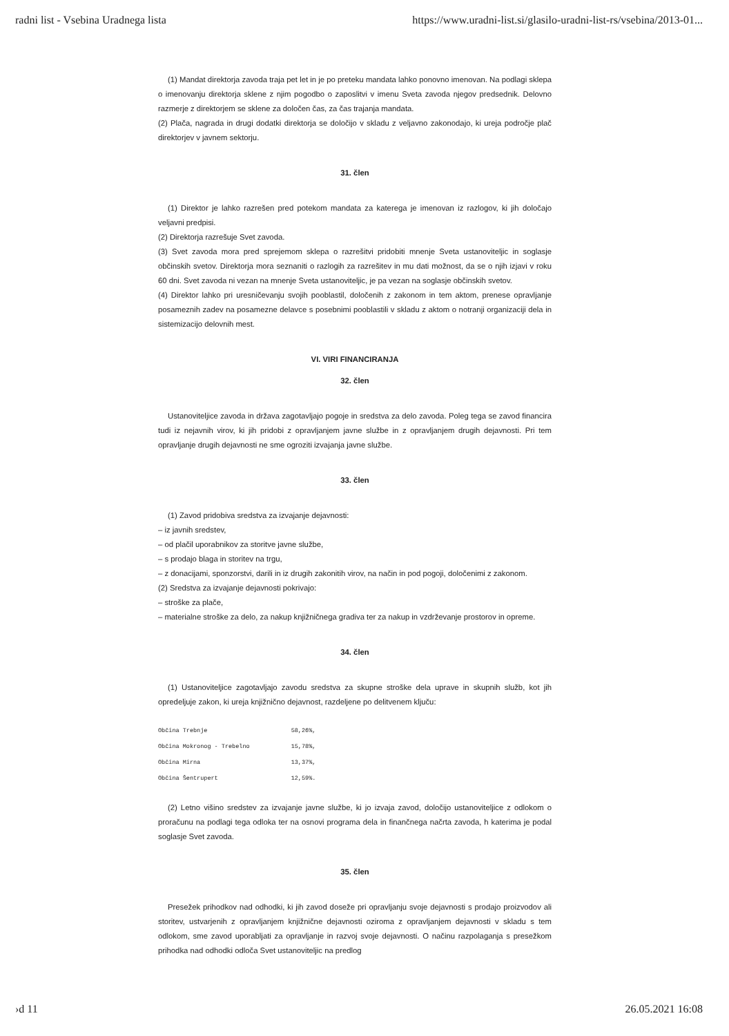radni list - Vsebina Uradnega lista https://www.uradni-list.si/glasilo-uradni-list-rs/vsebina/2013-01...
(1) Mandat direktorja zavoda traja pet let in je po preteku mandata lahko ponovno imenovan. Na podlagi sklepa o imenovanju direktorja sklene z njim pogodbo o zaposlitvi v imenu Sveta zavoda njegov predsednik. Delovno razmerje z direktorjem se sklene za določen čas, za čas trajanja mandata.
(2) Plača, nagrada in drugi dodatki direktorja se določijo v skladu z veljavno zakonodajo, ki ureja področje plač direktorjev v javnem sektorju.
31. člen
(1) Direktor je lahko razrešen pred potekom mandata za katerega je imenovan iz razlogov, ki jih določajo veljavni predpisi.
(2) Direktorja razrešuje Svet zavoda.
(3) Svet zavoda mora pred sprejemom sklepa o razrešitvi pridobiti mnenje Sveta ustanoviteljic in soglasje občinskih svetov. Direktorja mora seznaniti o razlogih za razrešitev in mu dati možnost, da se o njih izjavi v roku 60 dni. Svet zavoda ni vezan na mnenje Sveta ustanoviteljic, je pa vezan na soglasje občinskih svetov.
(4) Direktor lahko pri uresničevanju svojih pooblastil, določenih z zakonom in tem aktom, prenese opravljanje posameznih zadev na posamezne delavce s posebnimi pooblastili v skladu z aktom o notranji organizaciji dela in sistemizacijo delovnih mest.
VI. VIRI FINANCIRANJA
32. člen
Ustanoviteljice zavoda in država zagotavljajo pogoje in sredstva za delo zavoda. Poleg tega se zavod financira tudi iz nejavnih virov, ki jih pridobi z opravljanjem javne službe in z opravljanjem drugih dejavnosti. Pri tem opravljanje drugih dejavnosti ne sme ogroziti izvajanja javne službe.
33. člen
(1) Zavod pridobiva sredstva za izvajanje dejavnosti:
– iz javnih sredstev,
– od plačil uporabnikov za storitve javne službe,
– s prodajo blaga in storitev na trgu,
– z donacijami, sponzorstvi, darili in iz drugih zakonitih virov, na način in pod pogoji, določenimi z zakonom.
(2) Sredstva za izvajanje dejavnosti pokrivajo:
– stroške za plače,
– materialne stroške za delo, za nakup knjižničnega gradiva ter za nakup in vzdrževanje prostorov in opreme.
34. člen
(1) Ustanoviteljice zagotavljajo zavodu sredstva za skupne stroške dela uprave in skupnih služb, kot jih opredeljuje zakon, ki ureja knjižnično dejavnost, razdeljene po delitvenem ključu:
| Občina Trebnje | 58,26%, |
| Občina Mokronog - Trebelno | 15,78%, |
| Občina Mirna | 13,37%, |
| Občina Šentrupert | 12,59%. |
(2) Letno višino sredstev za izvajanje javne službe, ki jo izvaja zavod, določijo ustanoviteljice z odlokom o proračunu na podlagi tega odloka ter na osnovi programa dela in finančnega načrta zavoda, h katerima je podal soglasje Svet zavoda.
35. člen
Presežek prihodkov nad odhodki, ki jih zavod doseže pri opravljanju svoje dejavnosti s prodajo proizvodov ali storitev, ustvarjenih z opravljanjem knjižnične dejavnosti oziroma z opravljanjem dejavnosti v skladu s tem odlokom, sme zavod uporabljati za opravljanje in razvoj svoje dejavnosti. O načinu razpolaganja s presežkom prihodka nad odhodki odloča Svet ustanoviteljic na predlog
›d 11 26.05.2021 16:08